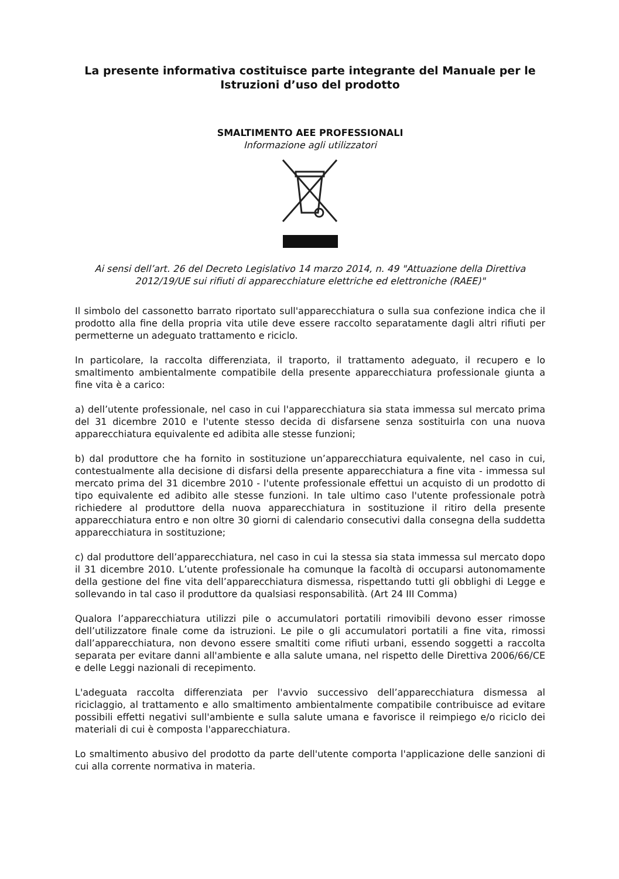La presente informativa costituisce parte integrante del Manuale per le Istruzioni d’uso del prodotto
SMALTIMENTO AEE PROFESSIONALI
Informazione agli utilizzatori
Ai sensi dell’art. 26 del Decreto Legislativo 14 marzo 2014, n. 49 "Attuazione della Direttiva 2012/19/UE sui rifiuti di apparecchiature elettriche ed elettroniche (RAEE)"
Il simbolo del cassonetto barrato riportato sull'apparecchiatura o sulla sua confezione indica che il prodotto alla fine della propria vita utile deve essere raccolto separatamente dagli altri rifiuti per permetterne un adeguato trattamento e riciclo.
In particolare, la raccolta differenziata, il traporto, il trattamento adeguato, il recupero e lo smaltimento ambientalmente compatibile della presente apparecchiatura professionale giunta a fine vita è a carico:
a) dell’utente professionale, nel caso in cui l'apparecchiatura sia stata immessa sul mercato prima del 31 dicembre 2010 e l'utente stesso decida di disfarsene senza sostituirla con una nuova apparecchiatura equivalente ed adibita alle stesse funzioni;
b) dal produttore che ha fornito in sostituzione un’apparecchiatura equivalente, nel caso in cui, contestualmente alla decisione di disfarsi della presente apparecchiatura a fine vita - immessa sul mercato prima del 31 dicembre 2010 - l'utente professionale effettui un acquisto di un prodotto di tipo equivalente ed adibito alle stesse funzioni. In tale ultimo caso l'utente professionale potrà richiedere al produttore della nuova apparecchiatura in sostituzione il ritiro della presente apparecchiatura entro e non oltre 30 giorni di calendario consecutivi dalla consegna della suddetta apparecchiatura in sostituzione;
c) dal produttore dell’apparecchiatura, nel caso in cui la stessa sia stata immessa sul mercato dopo il 31 dicembre 2010. L’utente professionale ha comunque la facoltà di occuparsi autonomamente della gestione del fine vita dell’apparecchiatura dismessa, rispettando tutti gli obblighi di Legge e sollevando in tal caso il produttore da qualsiasi responsabilità. (Art 24 III Comma)
Qualora l’apparecchiatura utilizzi pile o accumulatori portatili rimovibili devono esser rimosse dell’utilizzatore finale come da istruzioni. Le pile o gli accumulatori portatili a fine vita, rimossi dall’apparecchiatura, non devono essere smaltiti come rifiuti urbani, essendo soggetti a raccolta separata per evitare danni all'ambiente e alla salute umana, nel rispetto delle Direttiva 2006/66/CE e delle Leggi nazionali di recepimento.
L'adeguata raccolta differenziata per l'avvio successivo dell’apparecchiatura dismessa al riciclaggio, al trattamento e allo smaltimento ambientalmente compatibile contribuisce ad evitare possibili effetti negativi sull'ambiente e sulla salute umana e favorisce il reimpiego e/o riciclo dei materiali di cui è composta l'apparecchiatura.
Lo smaltimento abusivo del prodotto da parte dell'utente comporta l'applicazione delle sanzioni di cui alla corrente normativa in materia.